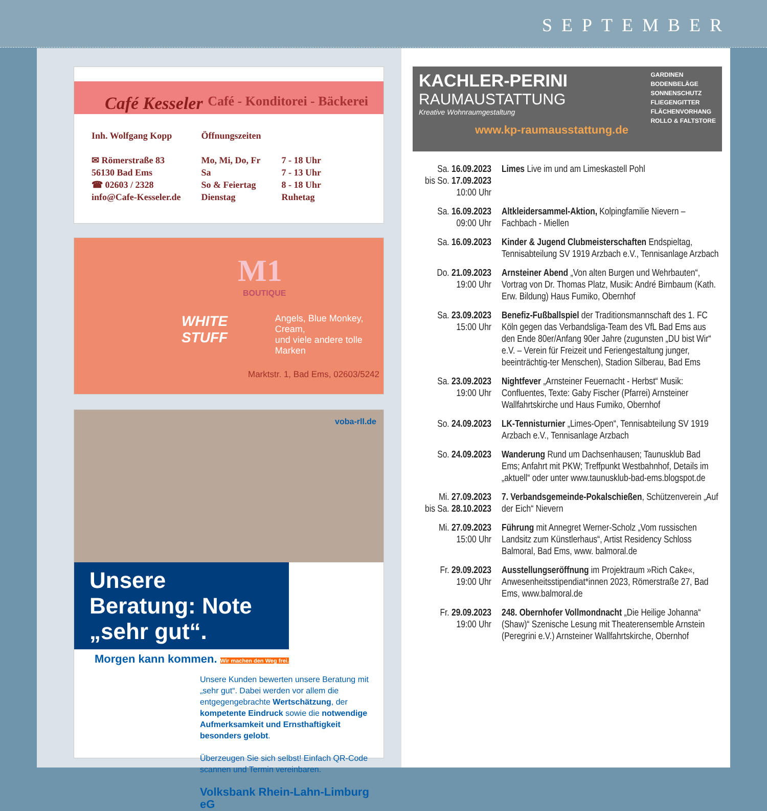SEPTEMBER
Café Kesseler Café - Konditorei - Bäckerei
Inh. Wolfgang Kopp
✉ Römerstraße 83
56130 Bad Ems
☎ 02603 / 2328
info@Cafe-Kesseler.de
Öffnungszeiten
Mo, Mi, Do, Fr
Sa
So & Feiertag
Dienstag
7 - 18 Uhr
7 - 13 Uhr
8 - 18 Uhr
Ruhetag
M1
BOUTIQUE
WHITE STUFF Angels, Blue Monkey, Cream,
und viele andere tolle Marken
Marktstr. 1, Bad Ems, 02603/5242
voba-rll.de
Unsere Beratung: Note „sehr gut“.
Morgen kann kommen. Wir machen den Weg frei.
Unsere Kunden bewerten unsere Beratung mit „sehr gut“. Dabei werden vor allem die entgegengebrachte Wertschätzung, der kompetente Eindruck sowie die notwendige Aufmerksamkeit und Ernsthaftigkeit besonders gelobt.
Überzeugen Sie sich selbst! Einfach QR-Code scannen und Termin vereinbaren.
Volksbank Rhein-Lahn-Limburg eG
KACHLER-PERINI
RAUMAUSTATTUNG
Kreative Wohnraumgestaltung
GARDINEN
BODENBELÄGE
SONNENSCHUTZ
FLIEGENGITTER
FLÄCHENVORHANG
ROLLO & FALTSTORE
www.kp-raumausstattung.de
Sa. 16.09.2023
bis So. 17.09.2023
10:00 Uhr
Limes Live im und am Limeskastell Pohl
Sa. 16.09.2023
09:00 Uhr
Altkleidersammel-Aktion, Kolpingfamilie Nievern – Fachbach - Miellen
Sa. 16.09.2023 Kinder & Jugend Clubmeisterschaften Endspieltag, Tennisabteilung SV 1919 Arzbach e.V., Tennisanlage Arzbach
Do. 21.09.2023
19:00 Uhr
Arnsteiner Abend „Von alten Burgen und Wehrbauten“, Vortrag von Dr. Thomas Platz, Musik: André Birnbaum (Kath. Erw. Bildung) Haus Fumiko, Obernhof
Sa. 23.09.2023
15:00 Uhr
Benefiz-Fußballspiel der Traditionsmannschaft des 1. FC Köln gegen das Verbandsliga-Team des VfL Bad Ems aus den Ende 80er/Anfang 90er Jahre (zugunsten „DU bist Wir“ e.V. – Verein für Freizeit und Feriengestaltung junger, beeinträchtig-ter Menschen), Stadion Silberau, Bad Ems
Sa. 23.09.2023
19:00 Uhr
Nightfever „Arnsteiner Feuernacht - Herbst“ Musik: Confluentes, Texte: Gaby Fischer (Pfarrei) Arnsteiner Wallfahrtskirche und Haus Fumiko, Obernhof
So. 24.09.2023 LK-Tennisturnier „Limes-Open“, Tennisabteilung SV 1919 Arzbach e.V., Tennisanlage Arzbach
So. 24.09.2023 Wanderung Rund um Dachsenhausen; Taunusklub Bad Ems; Anfahrt mit PKW; Treffpunkt Westbahnhof, Details im „aktuell“ oder unter www.taunusklub-bad-ems.blogspot.de
Mi. 27.09.2023
bis Sa. 28.10.2023
7. Verbandsgemeinde-Pokalschießen, Schützenverein „Auf der Eich“ Nievern
Mi. 27.09.2023
15:00 Uhr
Führung mit Annegret Werner-Scholz „Vom russischen Landsitz zum Künstlerhaus“, Artist Residency Schloss Balmoral, Bad Ems, www. balmoral.de
Fr. 29.09.2023
19:00 Uhr
Ausstellungseröffnung im Projektraum »Rich Cake«, Anwesenheitsstipendiat*innen 2023, Römerstraße 27, Bad Ems, www.balmoral.de
Fr. 29.09.2023
19:00 Uhr
248. Obernhofer Vollmondnacht „Die Heilige Johanna“ (Shaw)“ Szenische Lesung mit Theaterensemble Arnstein (Peregrini e.V.) Arnsteiner Wallfahrtskirche, Obernhof